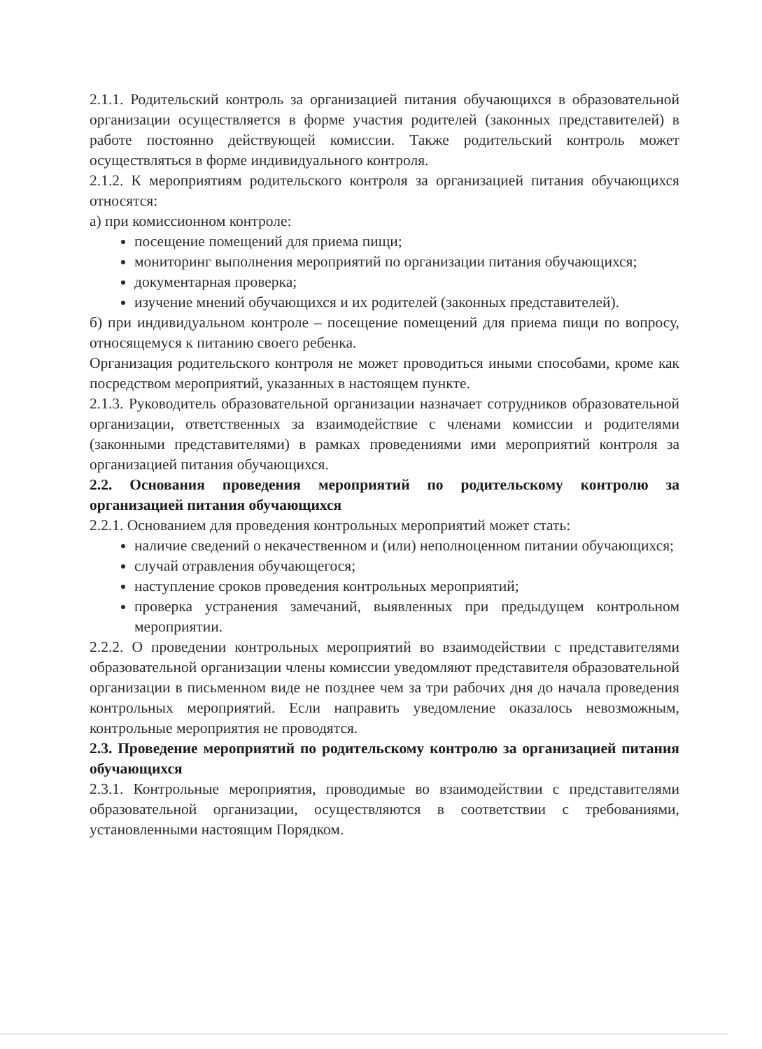2.1.1. Родительский контроль за организацией питания обучающихся в образовательной организации осуществляется в форме участия родителей (законных представителей) в работе постоянно действующей комиссии. Также родительский контроль может осуществляться в форме индивидуального контроля.
2.1.2. К мероприятиям родительского контроля за организацией питания обучающихся относятся:
а) при комиссионном контроле:
посещение помещений для приема пищи;
мониторинг выполнения мероприятий по организации питания обучающихся;
документарная проверка;
изучение мнений обучающихся и их родителей (законных представителей).
б) при индивидуальном контроле – посещение помещений для приема пищи по вопросу, относящемуся к питанию своего ребенка.
Организация родительского контроля не может проводиться иными способами, кроме как посредством мероприятий, указанных в настоящем пункте.
2.1.3. Руководитель образовательной организации назначает сотрудников образовательной организации, ответственных за взаимодействие с членами комиссии и родителями (законными представителями) в рамках проведениями ими мероприятий контроля за организацией питания обучающихся.
2.2. Основания проведения мероприятий по родительскому контролю за организацией питания обучающихся
2.2.1. Основанием для проведения контрольных мероприятий может стать:
наличие сведений о некачественном и (или) неполноценном питании обучающихся;
случай отравления обучающегося;
наступление сроков проведения контрольных мероприятий;
проверка устранения замечаний, выявленных при предыдущем контрольном мероприятии.
2.2.2. О проведении контрольных мероприятий во взаимодействии с представителями образовательной организации члены комиссии уведомляют представителя образовательной организации в письменном виде не позднее чем за три рабочих дня до начала проведения контрольных мероприятий. Если направить уведомление оказалось невозможным, контрольные мероприятия не проводятся.
2.3. Проведение мероприятий по родительскому контролю за организацией питания обучающихся
2.3.1. Контрольные мероприятия, проводимые во взаимодействии с представителями образовательной организации, осуществляются в соответствии с требованиями, установленными настоящим Порядком.